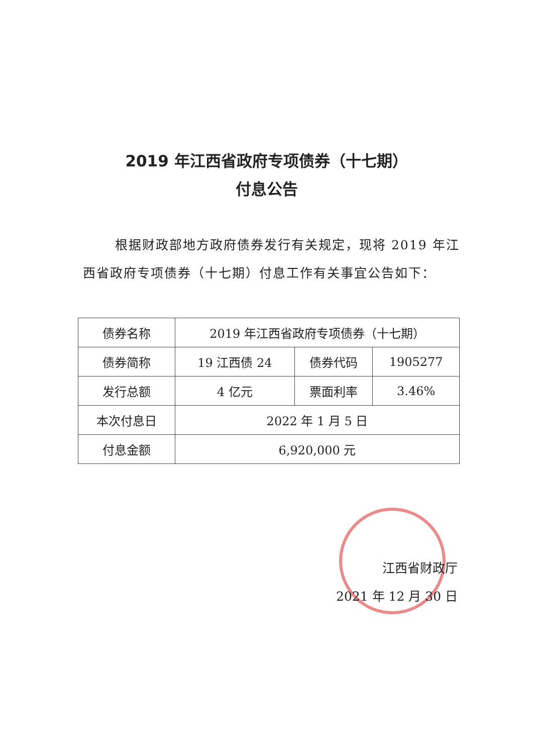2019 年江西省政府专项债券（十七期）
付息公告
根据财政部地方政府债券发行有关规定，现将 2019 年江西省政府专项债券（十七期）付息工作有关事宜公告如下：
| 债券名称 | 2019 年江西省政府专项债券（十七期） | | |
| 债券简称 | 19 江西债 24 | 债券代码 | 1905277 |
| 发行总额 | 4 亿元 | 票面利率 | 3.46% |
| 本次付息日 | 2022 年 1 月 5 日 | | |
| 付息金额 | 6,920,000 元 | | |
江西省财政厅
2021 年 12 月 30 日